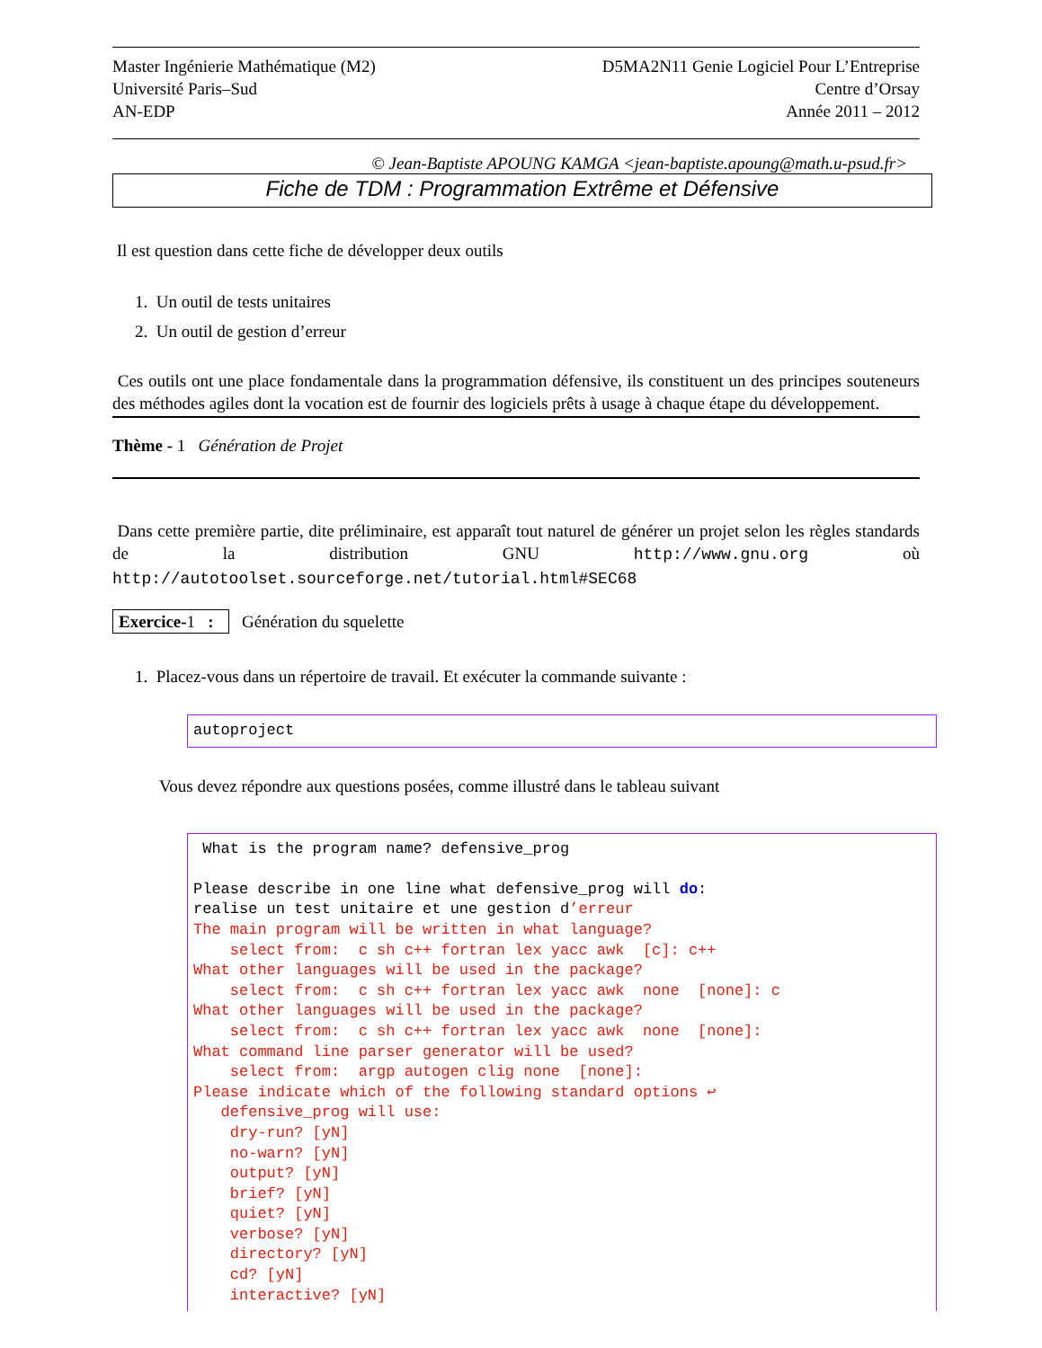Master Ingénierie Mathématique (M2)
Université Paris–Sud
AN-EDP
D5MA2N11 Genie Logiciel Pour L’Entreprise
Centre d’Orsay
Année 2011 – 2012
© Jean-Baptiste APOUNG KAMGA <jean-baptiste.apoung@math.u-psud.fr>
Fiche de TDM : Programmation Extrême et Défensive
Il est question dans cette fiche de développer deux outils
1. Un outil de tests unitaires
2. Un outil de gestion d’erreur
Ces outils ont une place fondamentale dans la programmation défensive, ils constituent un des principes souteneurs des méthodes agiles dont la vocation est de fournir des logiciels prêts à usage à chaque étape du développement.
Thème - 1 Génération de Projet
Dans cette première partie, dite préliminaire, est apparaît tout naturel de générer un projet selon les règles standards de la distribution GNU http://www.gnu.org où http://autotoolset.sourceforge.net/tutorial.html#SEC68
Exercice-1 : Génération du squelette
1. Placez-vous dans un répertoire de travail. Et exécuter la commande suivante :
autoproject
Vous devez répondre aux questions posées, comme illustré dans le tableau suivant
 What is the program name? defensive_prog

Please describe in one line what defensive_prog will do:
realise un test unitaire et une gestion d’erreur
The main program will be written in what language?
    select from:  c sh c++ fortran lex yacc awk  [c]: c++
What other languages will be used in the package?
    select from:  c sh c++ fortran lex yacc awk  none  [none]: c
What other languages will be used in the package?
    select from:  c sh c++ fortran lex yacc awk  none  [none]:
What command line parser generator will be used?
    select from:  argp autogen clig none  [none]:
Please indicate which of the following standard options ↩
   defensive_prog will use:
    dry-run? [yN]
    no-warn? [yN]
    output? [yN]
    brief? [yN]
    quiet? [yN]
    verbose? [yN]
    directory? [yN]
    cd? [yN]
    interactive? [yN]